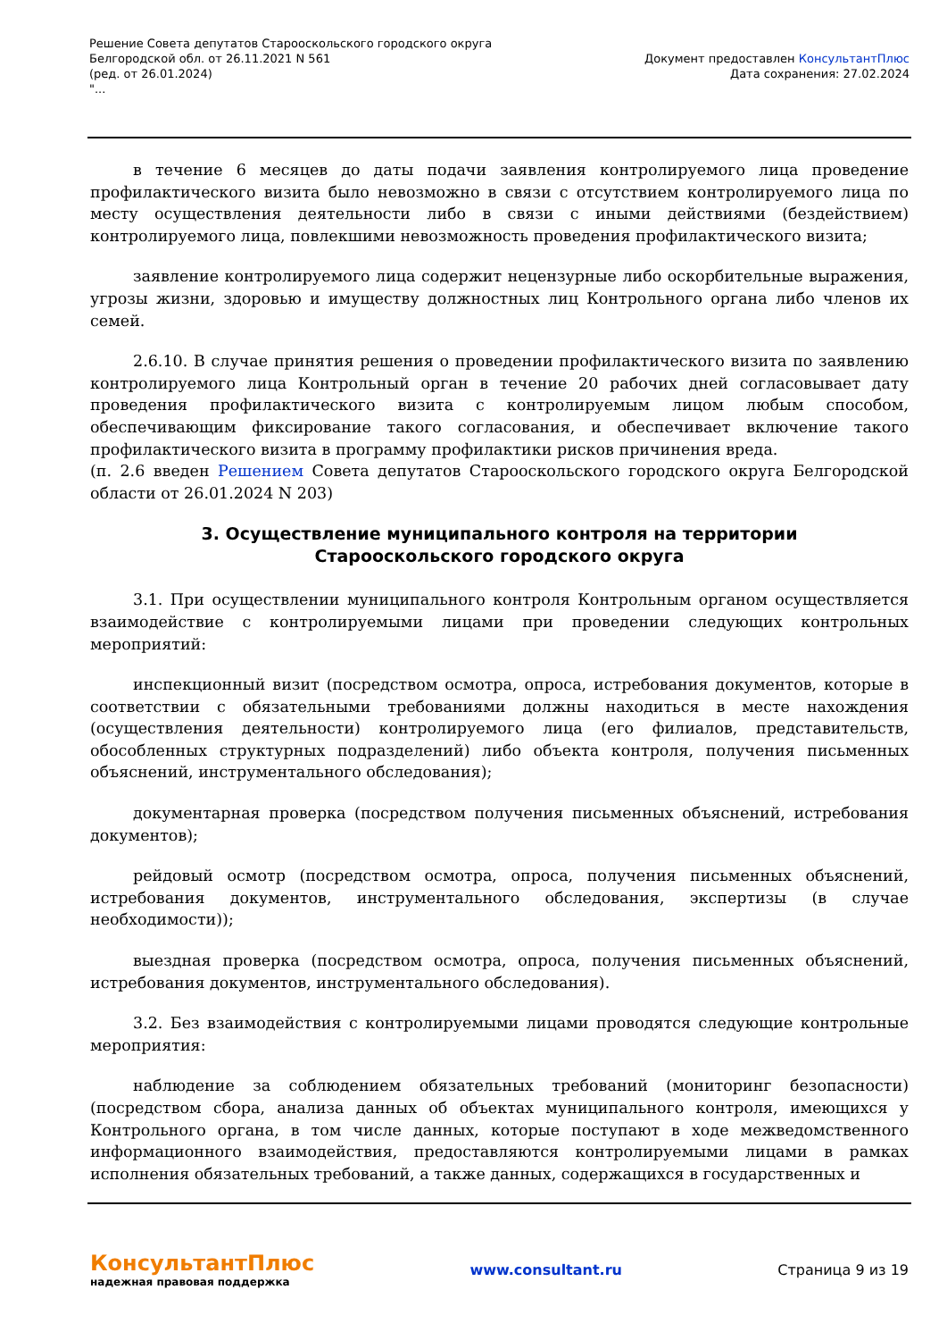Решение Совета депутатов Старооскольского городского округа
Белгородской обл. от 26.11.2021 N 561
(ред. от 26.01.2024)
"...
Документ предоставлен КонсультантПлюс
Дата сохранения: 27.02.2024
в течение 6 месяцев до даты подачи заявления контролируемого лица проведение профилактического визита было невозможно в связи с отсутствием контролируемого лица по месту осуществления деятельности либо в связи с иными действиями (бездействием) контролируемого лица, повлекшими невозможность проведения профилактического визита;
заявление контролируемого лица содержит нецензурные либо оскорбительные выражения, угрозы жизни, здоровью и имуществу должностных лиц Контрольного органа либо членов их семей.
2.6.10. В случае принятия решения о проведении профилактического визита по заявлению контролируемого лица Контрольный орган в течение 20 рабочих дней согласовывает дату проведения профилактического визита с контролируемым лицом любым способом, обеспечивающим фиксирование такого согласования, и обеспечивает включение такого профилактического визита в программу профилактики рисков причинения вреда.
(п. 2.6 введен Решением Совета депутатов Старооскольского городского округа Белгородской области от 26.01.2024 N 203)
3. Осуществление муниципального контроля на территории
Старооскольского городского округа
3.1. При осуществлении муниципального контроля Контрольным органом осуществляется взаимодействие с контролируемыми лицами при проведении следующих контрольных мероприятий:
инспекционный визит (посредством осмотра, опроса, истребования документов, которые в соответствии с обязательными требованиями должны находиться в месте нахождения (осуществления деятельности) контролируемого лица (его филиалов, представительств, обособленных структурных подразделений) либо объекта контроля, получения письменных объяснений, инструментального обследования);
документарная проверка (посредством получения письменных объяснений, истребования документов);
рейдовый осмотр (посредством осмотра, опроса, получения письменных объяснений, истребования документов, инструментального обследования, экспертизы (в случае необходимости));
выездная проверка (посредством осмотра, опроса, получения письменных объяснений, истребования документов, инструментального обследования).
3.2. Без взаимодействия с контролируемыми лицами проводятся следующие контрольные мероприятия:
наблюдение за соблюдением обязательных требований (мониторинг безопасности) (посредством сбора, анализа данных об объектах муниципального контроля, имеющихся у Контрольного органа, в том числе данных, которые поступают в ходе межведомственного информационного взаимодействия, предоставляются контролируемыми лицами в рамках исполнения обязательных требований, а также данных, содержащихся в государственных и
КонсультантПлюс
надежная правовая поддержка
www.consultant.ru Страница 9 из 19